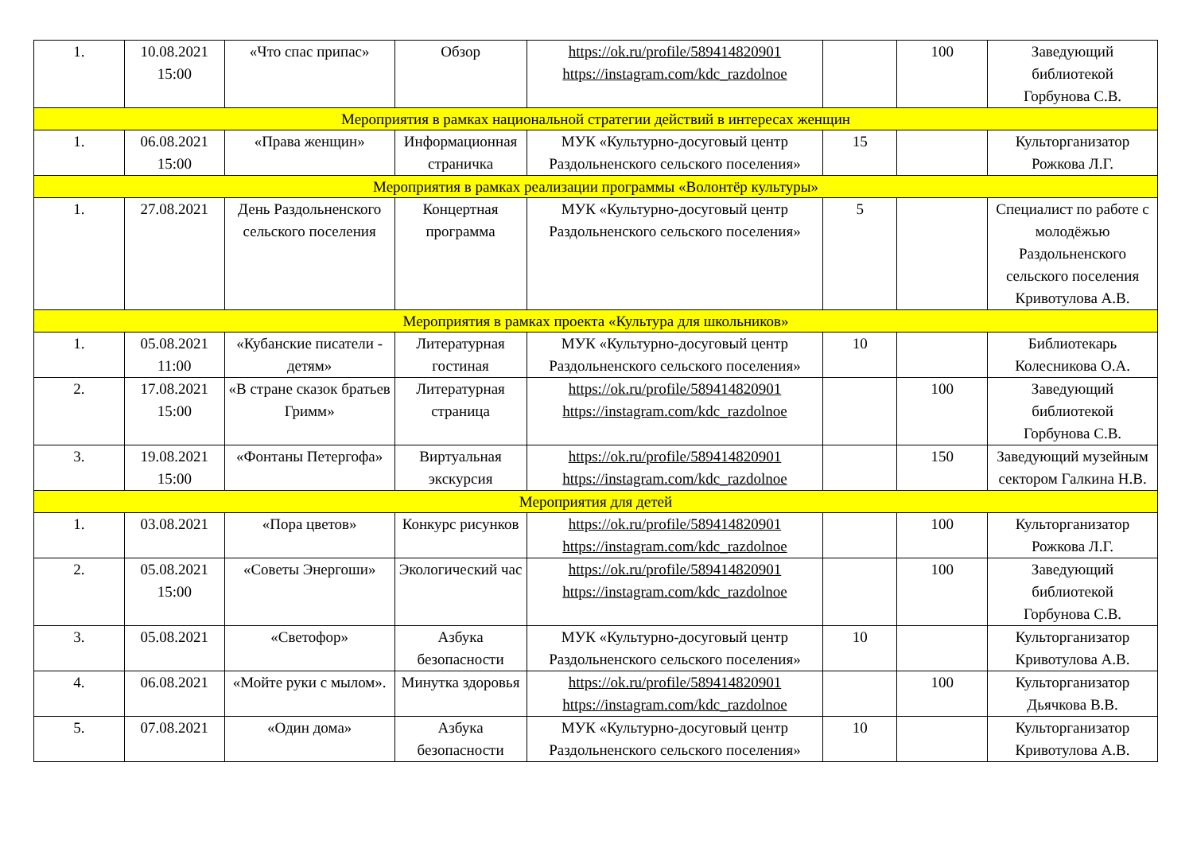| 1. | 10.08.2021 15:00 | «Что спас припас» | Обзор | https://ok.ru/profile/589414820901 https://instagram.com/kdc_razdolnoe | | 100 | Заведующий библиотекой Горбунова С.В. |
| Мероприятия в рамках национальной стратегии действий в интересах женщин | | | | | | | |
| 1. | 06.08.2021 15:00 | «Права женщин» | Информационная страничка | МУК «Культурно-досуговый центр Раздольненского сельского поселения» | 15 | | Культорганизатор Рожкова Л.Г. |
| Мероприятия в рамках реализации программы «Волонтёр культуры» | | | | | | | |
| 1. | 27.08.2021 | День Раздольненского сельского поселения | Концертная программа | МУК «Культурно-досуговый центр Раздольненского сельского поселения» | 5 | | Специалист по работе с молодёжью Раздольненского сельского поселения Кривотулова А.В. |
| Мероприятия в рамках проекта «Культура для школьников» | | | | | | | |
| 1. | 05.08.2021 11:00 | «Кубанские писатели - детям» | Литературная гостиная | МУК «Культурно-досуговый центр Раздольненского сельского поселения» | 10 | | Библиотекарь Колесникова О.А. |
| 2. | 17.08.2021 15:00 | «В стране сказок братьев Гримм» | Литературная страница | https://ok.ru/profile/589414820901 https://instagram.com/kdc_razdolnoe | | 100 | Заведующий библиотекой Горбунова С.В. |
| 3. | 19.08.2021 15:00 | «Фонтаны Петергофа» | Виртуальная экскурсия | https://ok.ru/profile/589414820901 https://instagram.com/kdc_razdolnoe | | 150 | Заведующий музейным сектором Галкина Н.В. |
| Мероприятия для детей | | | | | | | |
| 1. | 03.08.2021 | «Пора цветов» | Конкурс рисунков | https://ok.ru/profile/589414820901 https://instagram.com/kdc_razdolnoe | | 100 | Культорганизатор Рожкова Л.Г. |
| 2. | 05.08.2021 15:00 | «Советы Энергоши» | Экологический час | https://ok.ru/profile/589414820901 https://instagram.com/kdc_razdolnoe | | 100 | Заведующий библиотекой Горбунова С.В. |
| 3. | 05.08.2021 | «Светофор» | Азбука безопасности | МУК «Культурно-досуговый центр Раздольненского сельского поселения» | 10 | | Культорганизатор Кривотулова А.В. |
| 4. | 06.08.2021 | «Мойте руки с мылом». | Минутка здоровья | https://ok.ru/profile/589414820901 https://instagram.com/kdc_razdolnoe | | 100 | Культорганизатор Дьячкова В.В. |
| 5. | 07.08.2021 | «Один дома» | Азбука безопасности | МУК «Культурно-досуговый центр Раздольненского сельского поселения» | 10 | | Культорганизатор Кривотулова А.В. |